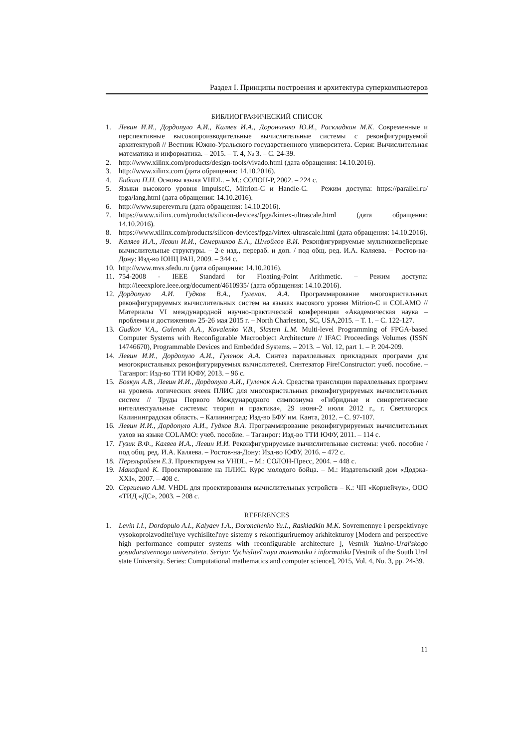Раздел I. Принципы построения и архитектура суперкомпьютеров
БИБЛИОГРАФИЧЕСКИЙ СПИСОК
1. Левин И.И., Дордопуло А.И., Каляев И.А., Доронченко Ю.И., Раскладкин М.К. Современные и перспективные высокопроизводительные вычислительные системы с реконфигурируемой архитектурой // Вестник Южно-Уральского государственного университета. Серия: Вычислительная математика и информатика. – 2015. – Т. 4, № 3. – С. 24-39.
2. http://www.xilinx.com/products/design-tools/vivado.html (дата обращения: 14.10.2016).
3. http://www.xilinx.com (дата обращения: 14.10.2016).
4. Бибило П.Н. Основы языка VHDL. – М.: СОЛОН-Р, 2002. – 224 с.
5. Языки высокого уровня ImpulseC, Mitrion-C и Handle-C. – Режим доступа: https://parallel.ru/ fpga/lang.html (дата обращения: 14.10.2016).
6. http://www.superevm.ru (дата обращения: 14.10.2016).
7. https://www.xilinx.com/products/silicon-devices/fpga/kintex-ultrascale.html (дата обращения: 14.10.2016).
8. https://www.xilinx.com/products/silicon-devices/fpga/virtex-ultrascale.html (дата обращения: 14.10.2016).
9. Каляев И.А., Левин И.И., Семерников Е.А., Шмойлов В.И. Реконфигурируемые мультиконвейерные вычислительные структуры. – 2-е изд., перераб. и доп. / под общ. ред. И.А. Каляева. – Ростов-на-Дону: Изд-во ЮНЦ РАН, 2009. – 344 с.
10. http://www.mvs.sfedu.ru (дата обращения: 14.10.2016).
11. 754-2008 - IEEE Standard for Floating-Point Arithmetic. – Режим доступа: http://ieeexplore.ieee.org/document/4610935/ (дата обращения: 14.10.2016).
12. Дордопуло А.И. Гудков В.А., Гуленок. А.А. Программирование многокристальных реконфигурируемых вычислительных систем на языках высокого уровня Mitrion-C и COLAMO // Материалы VI международной научно-практической конференции «Академическая наука – проблемы и достижения» 25-26 мая 2015 г. – North Charleston, SC, USA,2015. – Т. 1. – С. 122-127.
13. Gudkov V.A., Gulenok A.A., Kovalenko V.B., Slasten L.M. Multi-level Programming of FPGA-based Computer Systems with Reconfigurable Macroobject Architecture // IFAC Proceedings Volumes (ISSN 14746670), Programmable Devices and Embedded Systems. – 2013. – Vol. 12, part 1. – P. 204-209.
14. Левин И.И., Дордопуло А.И., Гуленок А.А. Синтез параллельных прикладных программ для многокристальных реконфигурируемых вычислителей. Синтезатор Fire!Constructor: учеб. пособие. – Таганрог: Изд-во ТТИ ЮФУ, 2013. – 96 с.
15. Бовкун А.В., Левин И.И., Дордопуло А.И., Гуленок А.А. Средства трансляции параллельных программ на уровень логических ячеек ПЛИС для многокристальных реконфигурируемых вычислительных систем // Труды Первого Международного симпозиума «Гибридные и синергетические интеллектуальные системы: теория и практика», 29 июня-2 июля 2012 г., г. Светлогорск Калининградская область. – Калининград: Изд-во БФУ им. Канта, 2012. – С. 97-107.
16. Левин И.И., Дордопуло А.И., Гудков В.А. Программирование реконфигурируемых вычислительных узлов на языке COLAMO: учеб. пособие. – Таганрог: Изд-во ТТИ ЮФУ, 2011. – 114 с.
17. Гузик В.Ф., Каляев И.А., Левин И.И. Реконфигурируемые вычислительные системы: учеб. пособие / под общ. ред. И.А. Каляева. – Ростов-на-Дону: Изд-во ЮФУ, 2016. – 472 с.
18. Перельройзен Е.З. Проектируем на VHDL. – М.: СОЛОН-Пресс, 2004. – 448 с.
19. Максфилд К. Проектирование на ПЛИС. Курс молодого бойца. – М.: Издательский дом «Додэка-XXI», 2007. – 408 с.
20. Сергиенко А.М. VHDL для проектирования вычислительных устройств – К.: ЧП «Корнейчук», ООО «ТИД «ДС», 2003. – 208 с.
REFERENCES
1. Levin I.I., Dordopulo A.I., Kalyaev I.A., Doronchenko Yu.I., Raskladkin M.K. Sovremennye i perspektivnye vysokoproizvoditel'nye vychislitel'nye sistemy s rekonfiguriruemoy arkhitekturoy [Modern and perspective high performance computer systems with reconfigurable architecture ], Vestnik Yuzhno-Ural'skogo gosudarstvennogo universiteta. Seriya: Vychislitel'naya matematika i informatika [Vestnik of the South Ural state University. Series: Computational mathematics and computer science], 2015, Vol. 4, No. 3, pp. 24-39.
11